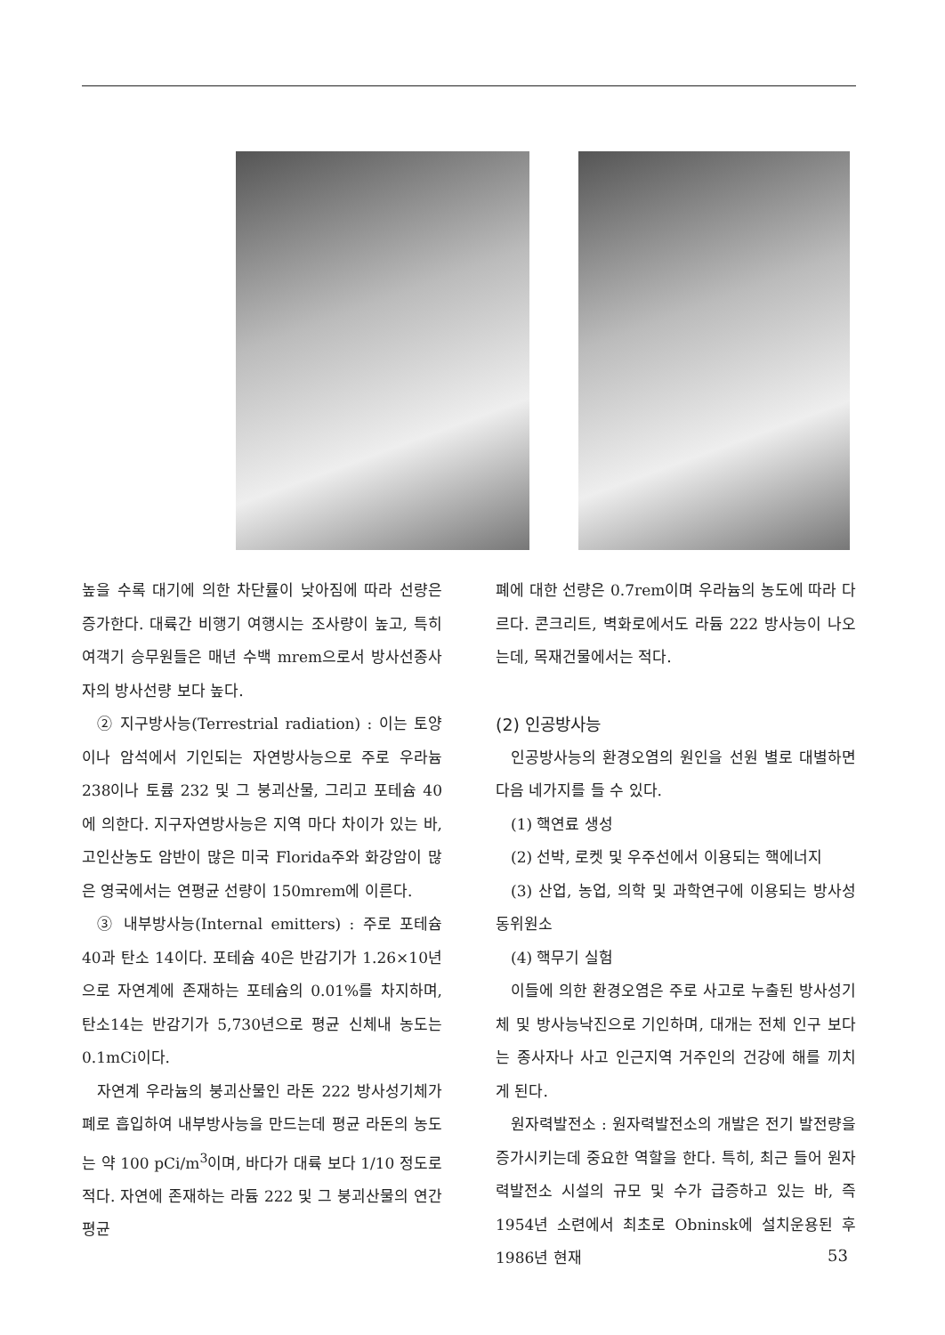높을 수록 대기에 의한 차단률이 낮아짐에 따라 선량은 증가한다. 대륙간 비행기 여행시는 조사량이 높고, 특히 여객기 승무원들은 매년 수백 mrem으로서 방사선종사자의 방사선량 보다 높다.
② 지구방사능(Terrestrial radiation) : 이는 토양이나 암석에서 기인되는 자연방사능으로 주로 우라늄 238이나 토륨 232 및 그 붕괴산물, 그리고 포테슘 40에 의한다. 지구자연방사능은 지역 마다 차이가 있는 바, 고인산농도 암반이 많은 미국 Florida주와 화강암이 많은 영국에서는 연평균 선량이 150mrem에 이른다.
③ 내부방사능(Internal emitters) : 주로 포테슘 40과 탄소 14이다. 포테슘 40은 반감기가 1.26×10년으로 자연계에 존재하는 포테슘의 0.01%를 차지하며, 탄소14는 반감기가 5,730년으로 평균 신체내 농도는 0.1mCi이다.
자연계 우라늄의 붕괴산물인 라돈 222 방사성기체가 폐로 흡입하여 내부방사능을 만드는데 평균 라돈의 농도는 약 100 pCi/m<sup>3</sup>이며, 바다가 대륙 보다 1/10 정도로 적다. 자연에 존재하는 라듐 222 및 그 붕괴산물의 연간 평균
폐에 대한 선량은 0.7rem이며 우라늄의 농도에 따라 다르다. 콘크리트, 벽화로에서도 라듐 222 방사능이 나오는데, 목재건물에서는 적다.
(2) 인공방사능
인공방사능의 환경오염의 원인을 선원 별로 대별하면 다음 네가지를 들 수 있다.
(1) 핵연료 생성
(2) 선박, 로켓 및 우주선에서 이용되는 핵에너지
(3) 산업, 농업, 의학 및 과학연구에 이용되는 방사성동위원소
(4) 핵무기 실험
이들에 의한 환경오염은 주로 사고로 누출된 방사성기체 및 방사능낙진으로 기인하며, 대개는 전체 인구 보다는 종사자나 사고 인근지역 거주인의 건강에 해를 끼치게 된다.
원자력발전소 : 원자력발전소의 개발은 전기 발전량을 증가시키는데 중요한 역할을 한다. 특히, 최근 들어 원자력발전소 시설의 규모 및 수가 급증하고 있는 바, 즉 1954년 소련에서 최초로 Obninsk에 설치운용된 후 1986년 현재
53